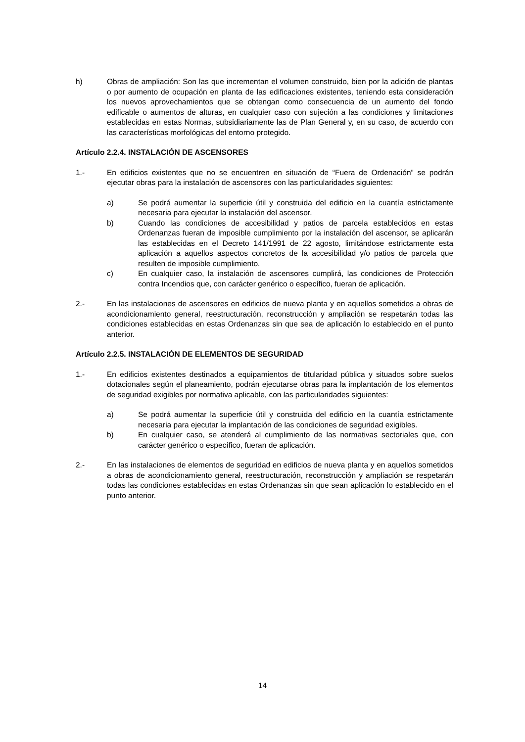h) Obras de ampliación: Son las que incrementan el volumen construido, bien por la adición de plantas o por aumento de ocupación en planta de las edificaciones existentes, teniendo esta consideración los nuevos aprovechamientos que se obtengan como consecuencia de un aumento del fondo edificable o aumentos de alturas, en cualquier caso con sujeción a las condiciones y limitaciones establecidas en estas Normas, subsidiariamente las de Plan General y, en su caso, de acuerdo con las características morfológicas del entorno protegido.
Artículo 2.2.4. INSTALACIÓN DE ASCENSORES
1.- En edificios existentes que no se encuentren en situación de “Fuera de Ordenación” se podrán ejecutar obras para la instalación de ascensores con las particularidades siguientes:
a) Se podrá aumentar la superficie útil y construida del edificio en la cuantía estrictamente necesaria para ejecutar la instalación del ascensor.
b) Cuando las condiciones de accesibilidad y patios de parcela establecidos en estas Ordenanzas fueran de imposible cumplimiento por la instalación del ascensor, se aplicarán las establecidas en el Decreto 141/1991 de 22 agosto, limitándose estrictamente esta aplicación a aquellos aspectos concretos de la accesibilidad y/o patios de parcela que resulten de imposible cumplimiento.
c) En cualquier caso, la instalación de ascensores cumplirá, las condiciones de Protección contra Incendios que, con carácter genérico o específico, fueran de aplicación.
2.- En las instalaciones de ascensores en edificios de nueva planta y en aquellos sometidos a obras de acondicionamiento general, reestructuración, reconstrucción y ampliación se respetarán todas las condiciones establecidas en estas Ordenanzas sin que sea de aplicación lo establecido en el punto anterior.
Artículo 2.2.5. INSTALACIÓN DE ELEMENTOS DE SEGURIDAD
1.- En edificios existentes destinados a equipamientos de titularidad pública y situados sobre suelos dotacionales según el planeamiento, podrán ejecutarse obras para la implantación de los elementos de seguridad exigibles por normativa aplicable, con las particularidades siguientes:
a) Se podrá aumentar la superficie útil y construida del edificio en la cuantía estrictamente necesaria para ejecutar la implantación de las condiciones de seguridad exigibles.
b) En cualquier caso, se atenderá al cumplimiento de las normativas sectoriales que, con carácter genérico o específico, fueran de aplicación.
2.- En las instalaciones de elementos de seguridad en edificios de nueva planta y en aquellos sometidos a obras de acondicionamiento general, reestructuración, reconstrucción y ampliación se respetarán todas las condiciones establecidas en estas Ordenanzas sin que sean aplicación lo establecido en el punto anterior.
14